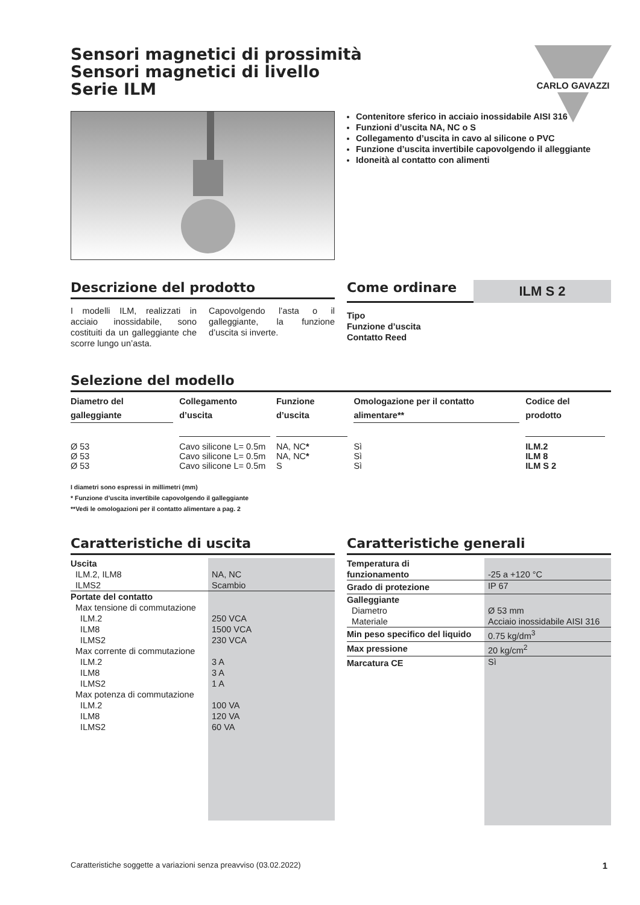CARLO GAVAZZI
Sensori magnetici di prossimità
Sensori magnetici di livello
Serie ILM
Contenitore sferico in acciaio inossidabile AISI 316
Funzioni d’uscita NA, NC o S
Collegamento d’uscita in cavo al silicone o PVC
Funzione d’uscita invertibile capovolgendo il alleggiante
Idoneità al contatto con alimenti
Descrizione del prodotto
I modelli ILM, realizzati in acciaio inossidabile, sono costituiti da un galleggiante che scorre lungo un’asta.
Capovolgendo l’asta o il galleggiante, la funzione d’uscita si inverte.
Come ordinare
ILM S 2
Tipo
Funzione d’uscita
Contatto Reed
Selezione del modello
| Diametro del galleggiante | Collegamento d’uscita | Funzione d’uscita | Omologazione per il contatto alimentare** | Codice del prodotto |
| --- | --- | --- | --- | --- |
| Ø 53 | Cavo silicone L= 0.5m | NA, NC * | Sì | ILM.2 |
| Ø 53 | Cavo silicone L= 0.5m | NA, NC * | Sì | ILM 8 |
| Ø 53 | Cavo silicone L= 0.5m | S | Sì | ILM S 2 |
I diametri sono espressi in millimetri (mm)
* Funzione d’uscita invertìbile capovolgendo il galleggiante
**Vedi le omologazioni per il contatto alimentare a pag. 2
Caratteristiche di uscita
| Uscita ILM.2, ILM8 ILMS2 | NA, NC Scambio |
| Portate del contatto Max tensione di commutazione ILM.2 ILM8 ILMS2 Max corrente di commutazione ILM.2 ILM8 ILMS2 Max potenza di commutazione ILM.2 ILM8 ILMS2 | 250 VCA 1500 VCA 230 VCA 3 A 3 A 1 A 100 VA 120 VA 60 VA |
Caratteristiche generali
| Temperatura di funzionamento | -25 a +120 °C |
| Grado di protezione | IP 67 |
| Galleggiante Diametro Materiale | Ø 53 mm Acciaio inossidabile AISI 316 |
| Min peso specifico del liquido | 0.75 kg/dm<sup>3</sup> |
| Max pressione | 20 kg/cm<sup>2</sup> |
| Marcatura CE | Sì |
Caratteristiche soggette a variazioni senza preavviso (03.02.2022) 1